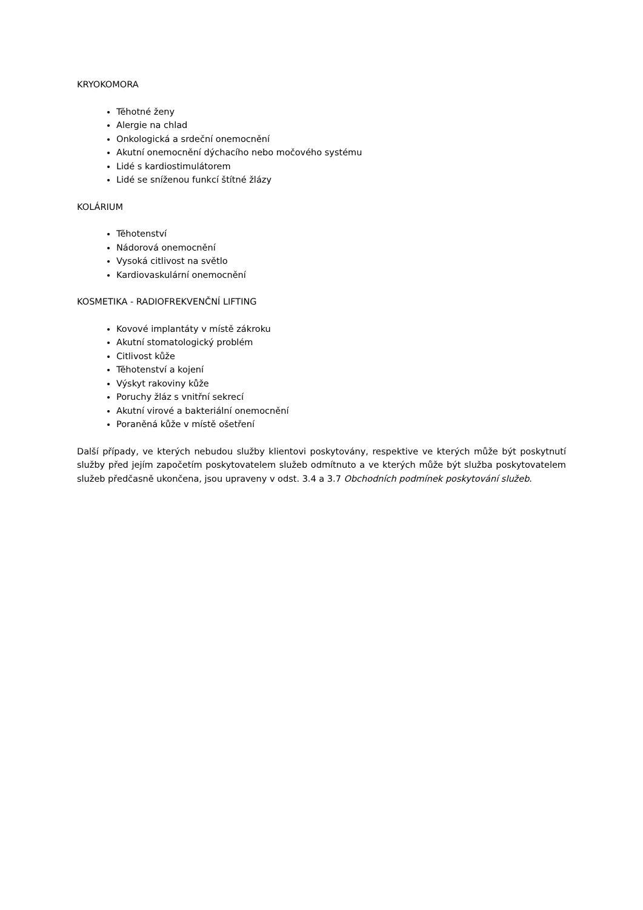KRYOKOMORA
Těhotné ženy
Alergie na chlad
Onkologická a srdeční onemocnění
Akutní onemocnění dýchacího nebo močového systému
Lidé s kardiostimulátorem
Lidé se sníženou funkcí štítné žlázy
KOLÁRIUM
Těhotenství
Nádorová onemocnění
Vysoká citlivost na světlo
Kardiovaskulární onemocnění
KOSMETIKA - RADIOFREKVENČNÍ LIFTING
Kovové implantáty v místě zákroku
Akutní stomatologický problém
Citlivost kůže
Těhotenství a kojení
Výskyt rakoviny kůže
Poruchy žláz s vnitřní sekrecí
Akutní virové a bakteriální onemocnění
Poraněná kůže v místě ošetření
Další případy, ve kterých nebudou služby klientovi poskytovány, respektive ve kterých může být poskytnutí služby před jejím započetím poskytovatelem služeb odmítnuto a ve kterých může být služba poskytovatelem služeb předčasně ukončena, jsou upraveny v odst. 3.4 a 3.7 Obchodních podmínek poskytování služeb.